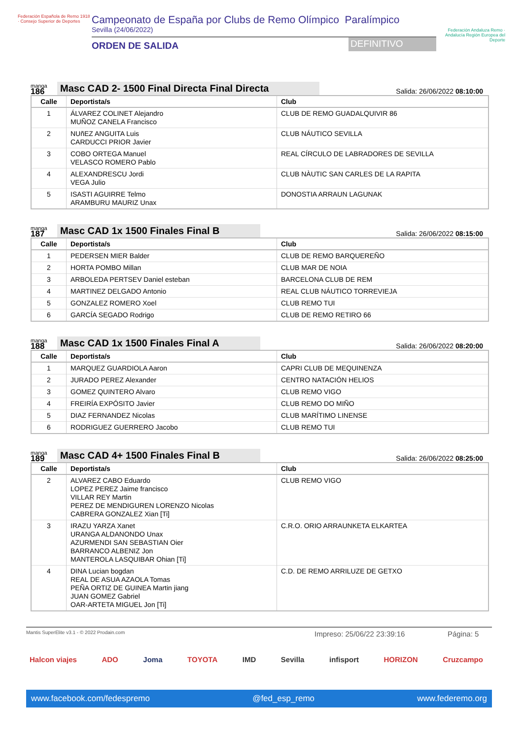Federación Española de Remo 1918 · Consejo Superior de Deportes
Campeonato de España por Clubs de Remo Olímpico Paralímpico
Sevilla (24/06/2022)
ORDEN DE SALIDA
DEFINITIVO
Federación Andaluza Remo · Andalucía Región Europea del Deporte
manga
186
Masc CAD 2- 1500 Final Directa Final Directa
Salida: 26/06/2022 08:10:00
| Calle | Deportista/s | Club |
| --- | --- | --- |
| 1 | ÁLVAREZ COLINET Alejandro MUÑOZ CANELA Francisco | CLUB DE REMO GUADALQUIVIR 86 |
| 2 | NUñEZ ANGUITA Luis CARDUCCI PRIOR Javier | CLUB NÁUTICO SEVILLA |
| 3 | COBO ORTEGA Manuel VELASCO ROMERO Pablo | REAL CÍRCULO DE LABRADORES DE SEVILLA |
| 4 | ALEXANDRESCU Jordi VEGA Julio | CLUB NÀUTIC SAN CARLES DE LA RAPITA |
| 5 | ISASTI AGUIRRE Telmo ARAMBURU MAURIZ Unax | DONOSTIA ARRAUN LAGUNAK |
manga
187
Masc CAD 1x 1500 Finales Final B
Salida: 26/06/2022 08:15:00
| Calle | Deportista/s | Club |
| --- | --- | --- |
| 1 | PEDERSEN MIER Balder | CLUB DE REMO BARQUEREÑO |
| 2 | HORTA POMBO Millan | CLUB MAR DE NOIA |
| 3 | ARBOLEDA PERTSEV Daniel esteban | BARCELONA CLUB DE REM |
| 4 | MARTINEZ DELGADO Antonio | REAL CLUB NÁUTICO TORREVIEJA |
| 5 | GONZALEZ ROMERO Xoel | CLUB REMO TUI |
| 6 | GARCÍA SEGADO Rodrigo | CLUB DE REMO RETIRO 66 |
manga
188
Masc CAD 1x 1500 Finales Final A
Salida: 26/06/2022 08:20:00
| Calle | Deportista/s | Club |
| --- | --- | --- |
| 1 | MARQUEZ GUARDIOLA Aaron | CAPRI CLUB DE MEQUINENZA |
| 2 | JURADO PEREZ Alexander | CENTRO NATACIÓN HELIOS |
| 3 | GOMEZ QUINTERO Alvaro | CLUB REMO VIGO |
| 4 | FREIRÍA EXPÓSITO Javier | CLUB REMO DO MIÑO |
| 5 | DIAZ FERNANDEZ Nicolas | CLUB MARÍTIMO LINENSE |
| 6 | RODRIGUEZ GUERRERO Jacobo | CLUB REMO TUI |
manga
189
Masc CAD 4+ 1500 Finales Final B
Salida: 26/06/2022 08:25:00
| Calle | Deportista/s | Club |
| --- | --- | --- |
| 2 | ALVAREZ CABO Eduardo LOPEZ PEREZ Jaime francisco VILLAR REY Martin PEREZ DE MENDIGUREN LORENZO Nicolas CABRERA GONZALEZ Xian [Ti] | CLUB REMO VIGO |
| 3 | IRAZU YARZA Xanet URANGA ALDANONDO Unax AZURMENDI SAN SEBASTIAN Oier BARRANCO ALBENIZ Jon MANTEROLA LASQUIBAR Ohian [Ti] | C.R.O. ORIO ARRAUNKETA ELKARTEA |
| 4 | DINA Lucian bogdan REAL DE ASUA AZAOLA Tomas PEÑA ORTIZ DE GUINEA Martin jiang JUAN GOMEZ Gabriel OAR-ARTETA MIGUEL Jon [Ti] | C.D. DE REMO ARRILUZE DE GETXO |
Mantis SuperElite v3.1 - © 2022 Prodain.com Impreso: 25/06/22 23:39:16 Página: 5
Halcon viajes ADO Joma TOYOTA IMD Sevilla infisport HORIZON Cruzcampo
www.facebook.com/fedespremo @fed_esp_remo www.federemo.org